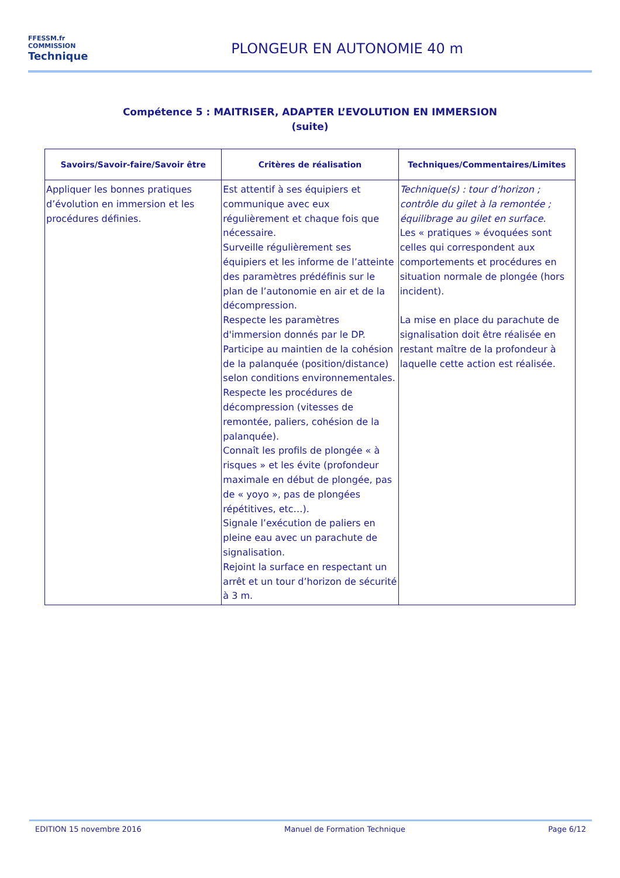FFESSM.fr
COMMISSION
Technique
PLONGEUR EN AUTONOMIE 40 m
Compétence 5 : MAITRISER, ADAPTER L’EVOLUTION EN IMMERSION
(suite)
| Savoirs/Savoir-faire/Savoir être | Critères de réalisation | Techniques/Commentaires/Limites |
| --- | --- | --- |
| Appliquer les bonnes pratiques d’évolution en immersion et les procédures définies. | Est attentif à ses équipiers et communique avec eux régulièrement et chaque fois que nécessaire. Surveille régulièrement ses équipiers et les informe de l’atteinte des paramètres prédéfinis sur le plan de l’autonomie en air et de la décompression. Respecte les paramètres d'immersion donnés par le DP. Participe au maintien de la cohésion de la palanquée (position/distance) selon conditions environnementales. Respecte les procédures de décompression (vitesses de remontée, paliers, cohésion de la palanquée). Connaît les profils de plongée « à risques » et les évite (profondeur maximale en début de plongée, pas de « yoyo », pas de plongées répétitives, etc…). Signale l’exécution de paliers en pleine eau avec un parachute de signalisation. Rejoint la surface en respectant un arrêt et un tour d’horizon de sécurité à 3 m. | Technique(s) : tour d’horizon ; contrôle du gilet à la remontée ; équilibrage au gilet en surface. Les « pratiques » évoquées sont celles qui correspondent aux comportements et procédures en situation normale de plongée (hors incident). La mise en place du parachute de signalisation doit être réalisée en restant maître de la profondeur à laquelle cette action est réalisée. |
EDITION 15 novembre 2016 Manuel de Formation Technique Page 6/12